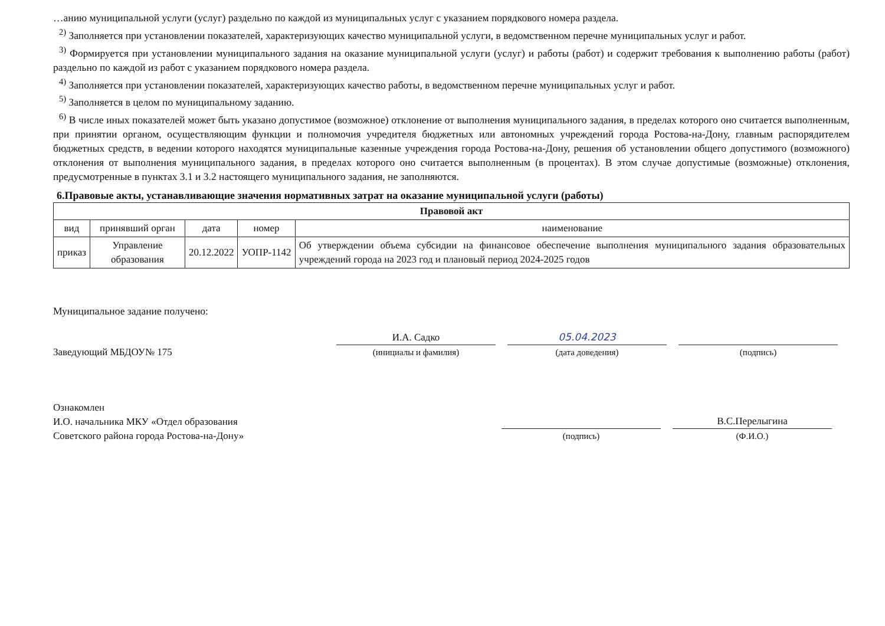…анию муниципальной услуги (услуг) раздельно по каждой из муниципальных услуг с указанием порядкового номера раздела.
<sup>2)</sup> Заполняется при установлении показателей, характеризующих качество муниципальной услуги, в ведомственном перечне муниципальных услуг и работ.
<sup>3)</sup> Формируется при установлении муниципального задания на оказание муниципальной услуги (услуг) и работы (работ) и содержит требования к выполнению работы (работ) раздельно по каждой из работ с указанием порядкового номера раздела.
<sup>4)</sup> Заполняется при установлении показателей, характеризующих качество работы, в ведомственном перечне муниципальных услуг и работ.
<sup>5)</sup> Заполняется в целом по муниципальному заданию.
<sup>6)</sup> В числе иных показателей может быть указано допустимое (возможное) отклонение от выполнения муниципального задания, в пределах которого оно считается выполненным, при принятии органом, осуществляющим функции и полномочия учредителя бюджетных или автономных учреждений города Ростова-на-Дону, главным распорядителем бюджетных средств, в ведении которого находятся муниципальные казенные учреждения города Ростова-на-Дону, решения об установлении общего допустимого (возможного) отклонения от выполнения муниципального задания, в пределах которого оно считается выполненным (в процентах). В этом случае допустимые (возможные) отклонения, предусмотренные в пунктах 3.1 и 3.2 настоящего муниципального задания, не заполняются.
6.Правовые акты, устанавливающие значения нормативных затрат на оказание муниципальной услуги (работы)
| Правовой акт | | | | |
| --- | --- | --- | --- | --- |
| вид | принявший орган | дата | номер | наименование |
| приказ | Управление образования | 20.12.2022 | УОПР-1142 | Об утверждении объема субсидии на финансовое обеспечение выполнения муниципального задания образовательных учреждений города на 2023 год и плановый период 2024-2025 годов |
Муниципальное задание получено:
Заведующий МБДОУ№ 175
И.А. Садко
(инициалы и фамилия)
05.04.2023
(дата доведения)
(подпись)
Ознакомлен
И.О. начальника МКУ «Отдел образования
Советского района города Ростова-на-Дону»
(подпись)
В.С.Перелыгина
(Ф.И.О.)